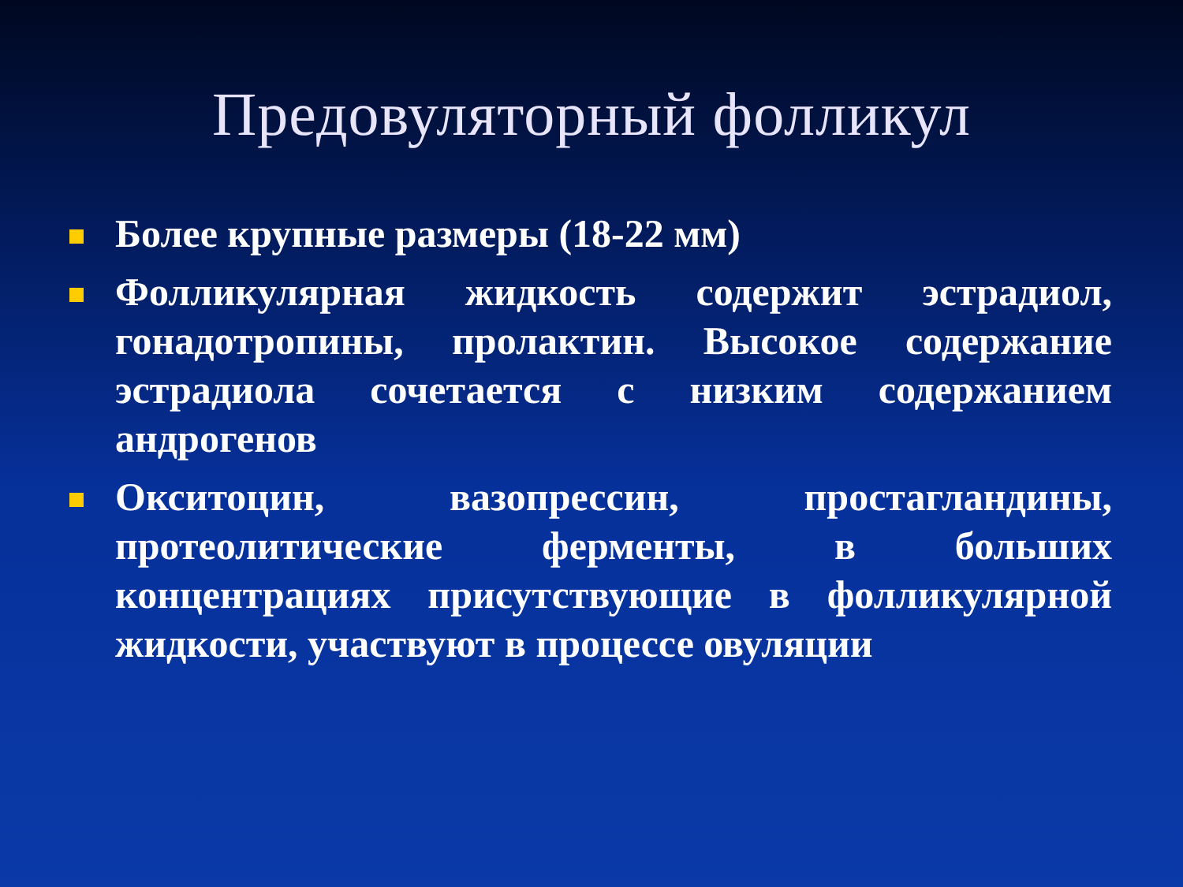Предовуляторный фолликул
Более крупные размеры (18-22 мм)
Фолликулярная жидкость содержит эстрадиол, гонадотропины, пролактин. Высокое содержание эстрадиола сочетается с низким содержанием андрогенов
Окситоцин, вазопрессин, простагландины, протеолитические ферменты, в больших концентрациях присутствующие в фолликулярной жидкости, участвуют в процессе овуляции